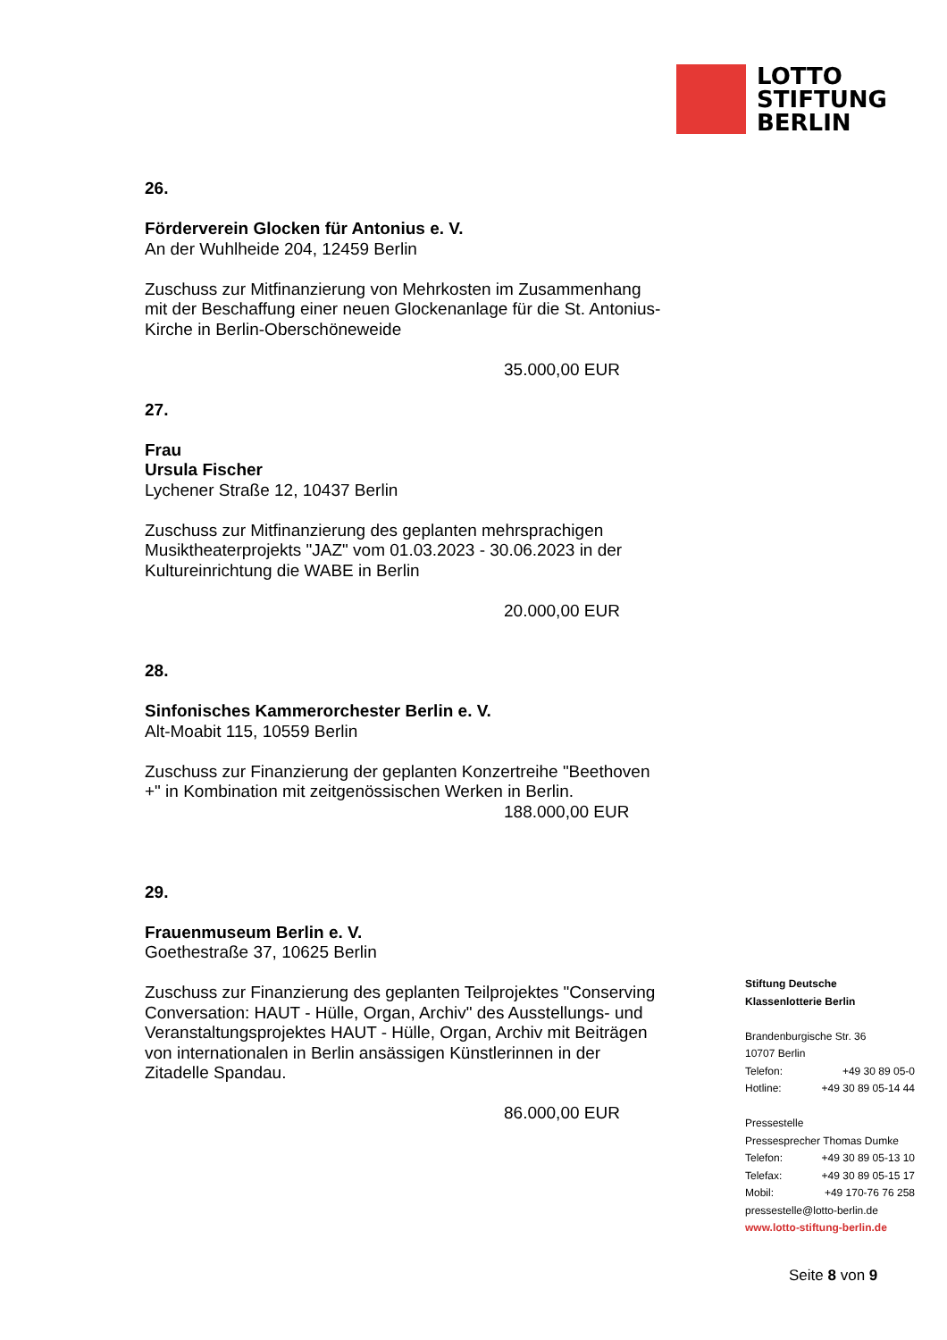LOTTO
STIFTUNG
BERLIN
26.
Förderverein Glocken für Antonius e. V.
An der Wuhlheide 204, 12459 Berlin
Zuschuss zur Mitfinanzierung von Mehrkosten im Zusammenhang mit der Beschaffung einer neuen Glockenanlage für die St. Antonius-Kirche in Berlin-Oberschöneweide
35.000,00 EUR
27.
Frau
Ursula Fischer
Lychener Straße 12, 10437 Berlin
Zuschuss zur Mitfinanzierung des geplanten mehrsprachigen Musiktheaterprojekts "JAZ" vom 01.03.2023 - 30.06.2023 in der Kultureinrichtung die WABE in Berlin
20.000,00 EUR
28.
Sinfonisches Kammerorchester Berlin e. V.
Alt-Moabit 115, 10559 Berlin
Zuschuss zur Finanzierung der geplanten Konzertreihe "Beethoven +" in Kombination mit zeitgenössischen Werken in Berlin.
188.000,00 EUR
29.
Frauenmuseum Berlin e. V.
Goethestraße 37, 10625 Berlin
Zuschuss zur Finanzierung des geplanten Teilprojektes "Conserving Conversation: HAUT - Hülle, Organ, Archiv" des Ausstellungs- und Veranstaltungsprojektes HAUT - Hülle, Organ, Archiv mit Beiträgen von internationalen in Berlin ansässigen Künstlerinnen in der Zitadelle Spandau.
86.000,00 EUR
Stiftung Deutsche
Klassenlotterie Berlin
Brandenburgische Str. 36
10707 Berlin
Telefon: +49 30 89 05-0
Hotline: +49 30 89 05-14 44
Pressestelle
Pressesprecher Thomas Dumke
Telefon: +49 30 89 05-13 10
Telefax: +49 30 89 05-15 17
Mobil: +49 170-76 76 258
pressestelle@lotto-berlin.de
www.lotto-stiftung-berlin.de
Seite 8 von 9